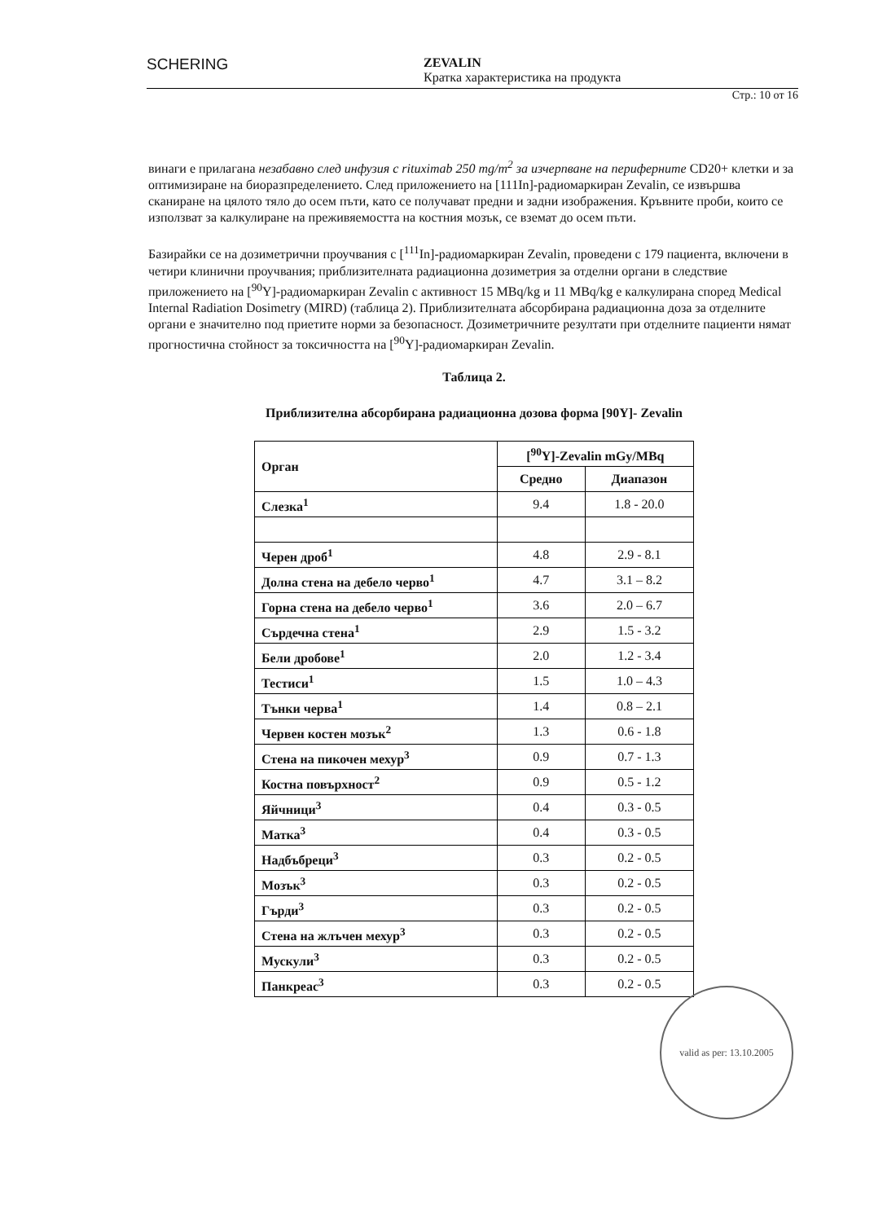SCHERING
ZEVALIN
Кратка характеристика на продукта
Стр.: 10 от 16
винаги е прилагана незабавно след инфузия с rituximab 250 mg/m<sup>2</sup> за изчерпване на периферните CD20+ клетки и за оптимизиране на биоразпределението. След приложението на [111In]-радиомаркиран Zevalin, се извършва сканиране на цялото тяло до осем пъти, като се получават предни и задни изображения. Кръвните проби, които се използват за калкулиране на преживяемостта на костния мозък, се вземат до осем пъти.
Базирайки се на дозиметрични проучвания с [<sup>111</sup>In]-радиомаркиран Zevalin, проведени с 179 пациента, включени в четири клинични проучвания; приблизителната радиационна дозиметрия за отделни органи в следствие приложението на [<sup>90</sup>Y]-радиомаркиран Zevalin с активност 15 MBq/kg и 11 MBq/kg е калкулирана според Medical Internal Radiation Dosimetry (MIRD) (таблица 2). Приблизителната абсорбирана радиационна доза за отделните органи е значително под приетите норми за безопасност. Дозиметричните резултати при отделните пациенти нямат прогностична стойност за токсичността на [<sup>90</sup>Y]-радиомаркиран Zevalin.
Таблица 2.
Приблизителна абсорбирана радиационна дозова форма [90Y]- Zevalin
| Орган | [<sup>90</sup>Y]-Zevalin mGy/MBq | |
| --- | --- | --- |
| | Средно | Диапазон |
| Слезка<sup>1</sup> | 9.4 | 1.8 - 20.0 |
| Черен дроб<sup>1</sup> | 4.8 | 2.9 - 8.1 |
| Долна стена на дебело черво<sup>1</sup> | 4.7 | 3.1 – 8.2 |
| Горна стена на дебело черво<sup>1</sup> | 3.6 | 2.0 – 6.7 |
| Сърдечна стена<sup>1</sup> | 2.9 | 1.5 - 3.2 |
| Бели дробове<sup>1</sup> | 2.0 | 1.2 - 3.4 |
| Тестиси<sup>1</sup> | 1.5 | 1.0 – 4.3 |
| Тънки черва<sup>1</sup> | 1.4 | 0.8 – 2.1 |
| Червен костен мозък<sup>2</sup> | 1.3 | 0.6 - 1.8 |
| Стена на пикочен мехур<sup>3</sup> | 0.9 | 0.7 - 1.3 |
| Костна повърхност<sup>2</sup> | 0.9 | 0.5 - 1.2 |
| Яйчници<sup>3</sup> | 0.4 | 0.3 - 0.5 |
| Матка<sup>3</sup> | 0.4 | 0.3 - 0.5 |
| Надбъбреци<sup>3</sup> | 0.3 | 0.2 - 0.5 |
| Мозък<sup>3</sup> | 0.3 | 0.2 - 0.5 |
| Гърди<sup>3</sup> | 0.3 | 0.2 - 0.5 |
| Стена на жлъчен мехур<sup>3</sup> | 0.3 | 0.2 - 0.5 |
| Мускули<sup>3</sup> | 0.3 | 0.2 - 0.5 |
| Панкреас<sup>3</sup> | 0.3 | 0.2 - 0.5 |
valid as per: 13.10.2005